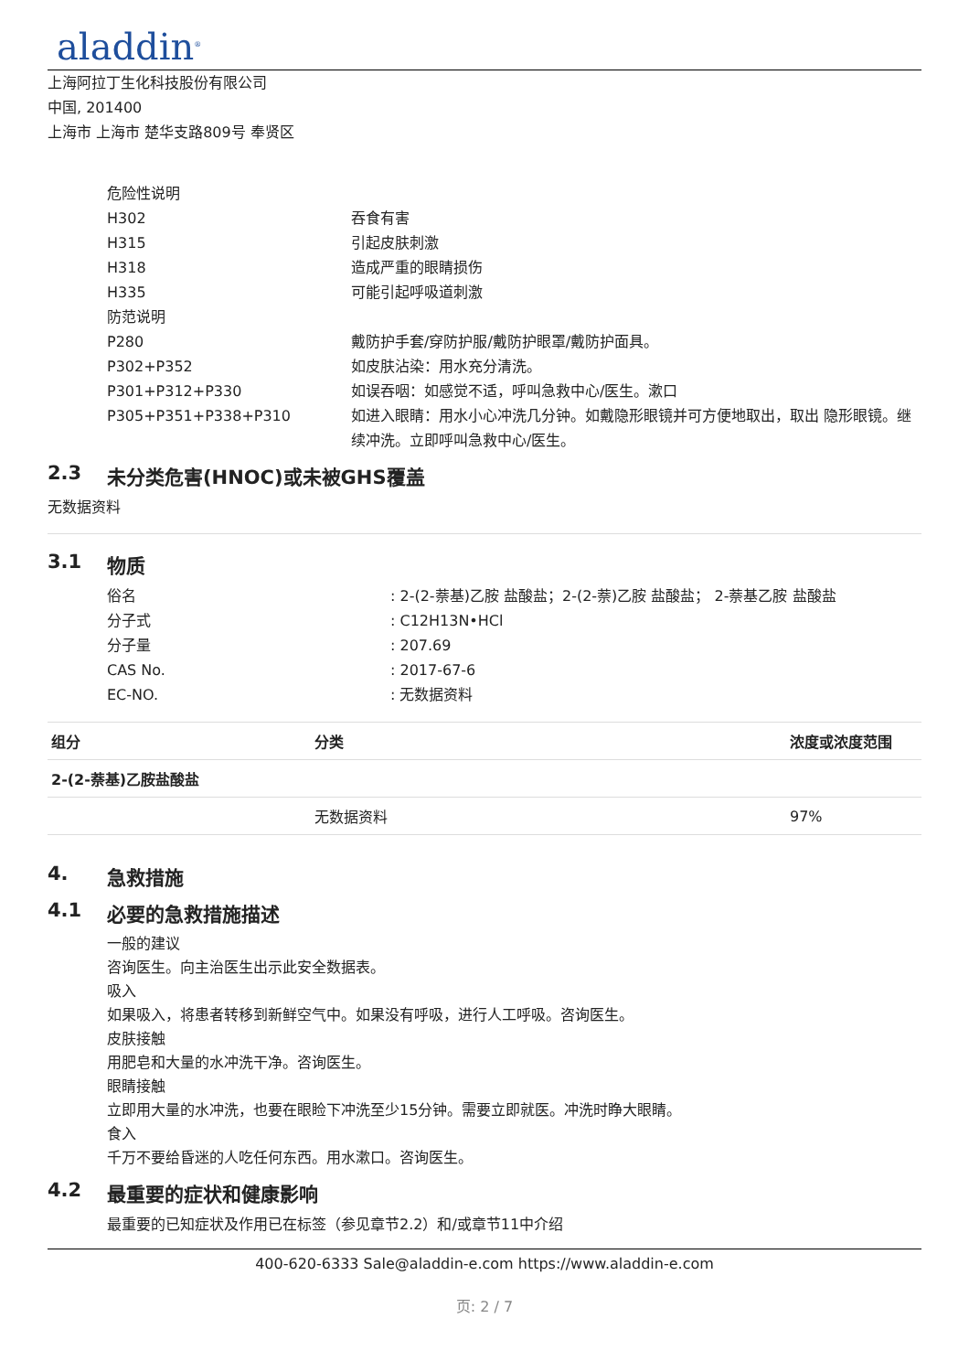aladdin<sup>®</sup>
上海阿拉丁生化科技股份有限公司
中国, 201400
上海市 上海市 楚华支路809号 奉贤区
危险性说明
H302 吞食有害
H315 引起皮肤刺激
H318 造成严重的眼睛损伤
H335 可能引起呼吸道刺激
防范说明
P280 戴防护手套/穿防护服/戴防护眼罩/戴防护面具。
P302+P352 如皮肤沾染：用水充分清洗。
P301+P312+P330 如误吞咽：如感觉不适，呼叫急救中心/医生。漱口
P305+P351+P338+P310 如进入眼睛：用水小心冲洗几分钟。如戴隐形眼镜并可方便地取出，取出 隐形眼镜。继续冲洗。立即呼叫急救中心/医生。
2.3 未分类危害(HNOC)或未被GHS覆盖
无数据资料
3.1 物质
俗名 : 2-(2-萘基)乙胺 盐酸盐；2-(2-萘)乙胺 盐酸盐； 2-萘基乙胺 盐酸盐
分子式 : C12H13N•HCl
分子量 : 207.69
CAS No. : 2017-67-6
EC-NO. : 无数据资料
| 组分 | 分类 | 浓度或浓度范围 |
| --- | --- | --- |
| 2-(2-萘基)乙胺盐酸盐 | | |
| | 无数据资料 | 97% |
4. 急救措施
4.1 必要的急救措施描述
一般的建议
咨询医生。向主治医生出示此安全数据表。
吸入
如果吸入，将患者转移到新鲜空气中。如果没有呼吸，进行人工呼吸。咨询医生。
皮肤接触
用肥皂和大量的水冲洗干净。咨询医生。
眼睛接触
立即用大量的水冲洗，也要在眼睑下冲洗至少15分钟。需要立即就医。冲洗时睁大眼睛。
食入
千万不要给昏迷的人吃任何东西。用水漱口。咨询医生。
4.2 最重要的症状和健康影响
最重要的已知症状及作用已在标签（参见章节2.2）和/或章节11中介绍
400-620-6333 Sale@aladdin-e.com https://www.aladdin-e.com
页: 2 / 7